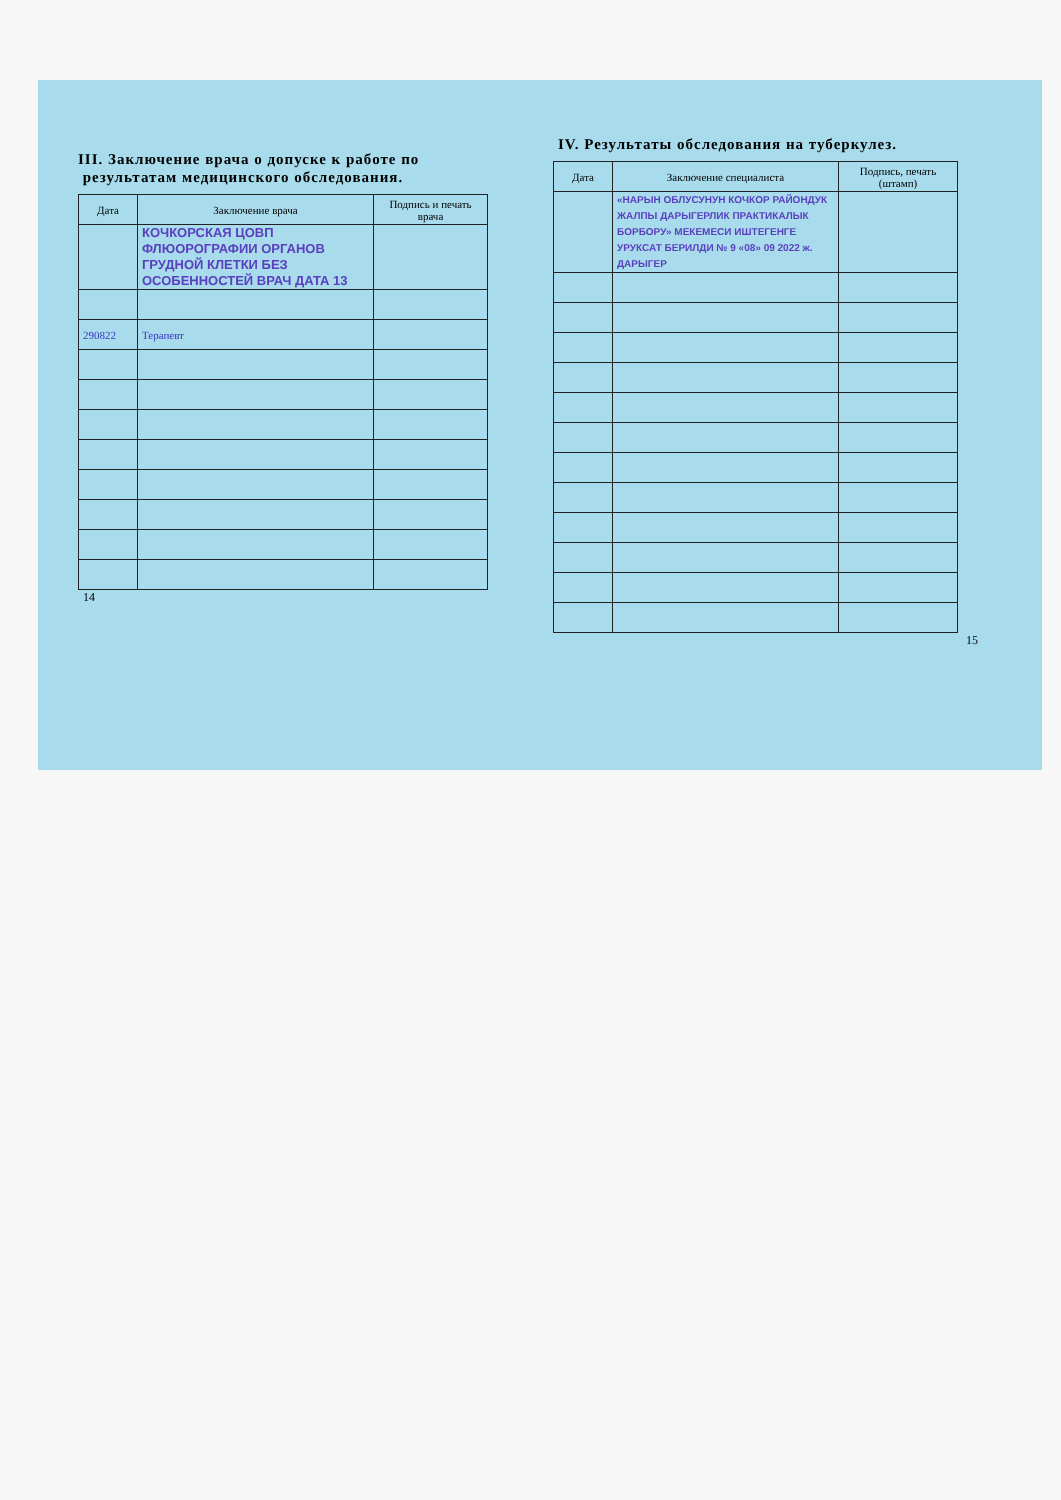III. Заключение врача о допуске к работе по
результатам медицинского обследования.
| Дата | Заключение врача | Подпись и печать врача |
| --- | --- | --- |
| | КОЧКОРСКАЯ ЦОВП ФЛЮОРОГРАФИИ ОРГАНОВ ГРУДНОЙ КЛЕТКИ БЕЗ ОСОБЕННОСТЕЙ ВРАЧ ДАТА 13 | |
| 290822 | Терапевт | |
14
IV. Результаты обследования на туберкулез.
| Дата | Заключение специалиста | Подпись, печать (штамп) |
| --- | --- | --- |
| | «НАРЫН ОБЛУСУНУН КОЧКОР РАЙОНДУК ЖАЛПЫ ДАРЫГЕРЛИК ПРАКТИКАЛЫК БОРБОРУ» МЕКЕМЕСИ ИШТЕГЕНГЕ УРУКСАТ БЕРИЛДИ № 9 «08» 09 2022 ж. ДАРЫГЕР | |
15